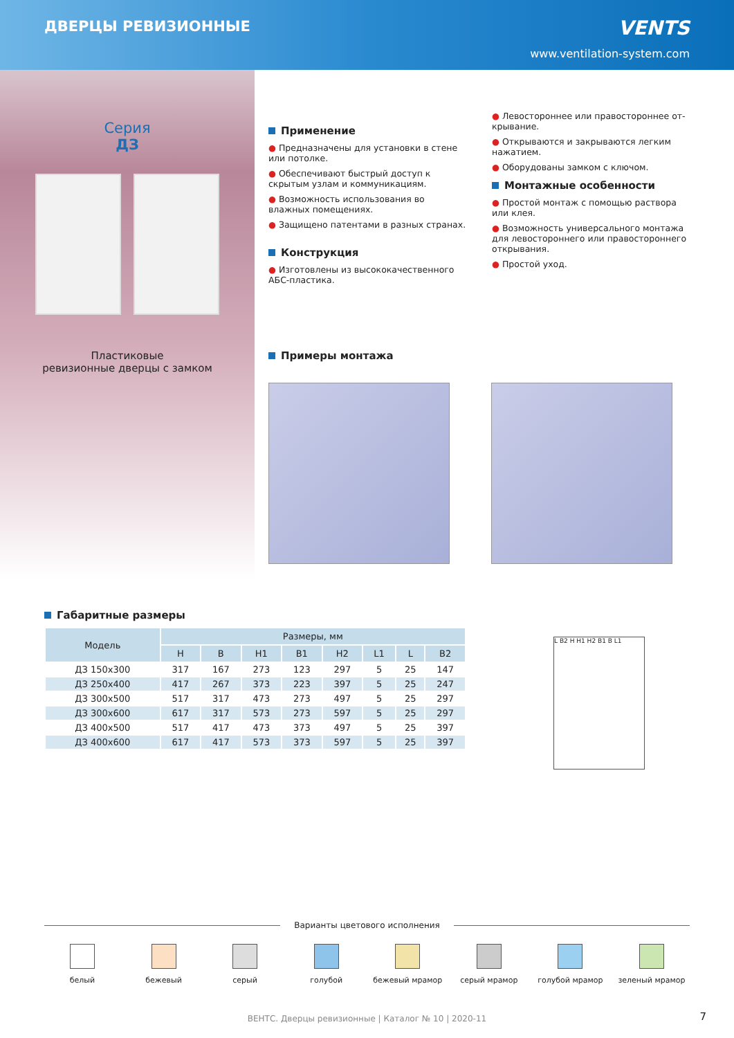ДВЕРЦЫ РЕВИЗИОННЫЕ VENTS
www.ventilation-system.com
Серия
ДЗ
Пластиковые
ревизионные дверцы с замком
Применение
● Предназначены для установки в стене или потолке.
● Обеспечивают быстрый доступ к скрытым узлам и коммуникациям.
● Возможность использования во влажных помещениях.
● Защищено патентами в разных странах.
Конструкция
● Изготовлены из высококачественного АБС-пластика.
● Левостороннее или правостороннее от­крывание.
● Открываются и закрываются легким нажа­тием.
● Оборудованы замком с ключом.
Монтажные особенности
● Простой монтаж с помощью раствора или клея.
● Возможность универсального монтажа для левостороннего или правостороннего от­крывания.
● Простой уход.
Примеры монтажа
Габаритные размеры
| Модель | Размеры, мм | | | | | | | |
| --- | --- | --- | --- | --- | --- | --- | --- | --- |
| | H | B | H1 | B1 | H2 | L1 | L | B2 |
| ДЗ 150х300 | 317 | 167 | 273 | 123 | 297 | 5 | 25 | 147 |
| ДЗ 250х400 | 417 | 267 | 373 | 223 | 397 | 5 | 25 | 247 |
| ДЗ 300х500 | 517 | 317 | 473 | 273 | 497 | 5 | 25 | 297 |
| ДЗ 300х600 | 617 | 317 | 573 | 273 | 597 | 5 | 25 | 297 |
| ДЗ 400х500 | 517 | 417 | 473 | 373 | 497 | 5 | 25 | 397 |
| ДЗ 400х600 | 617 | 417 | 573 | 373 | 597 | 5 | 25 | 397 |
L B2 H H1 H2 B1 B L1
Варианты цветового исполнения
белый бежевый серый голубой бежевый мрамор серый мрамор голубой мрамор зеленый мрамор
ВЕНТС. Дверцы ревизионные | Каталог № 10 | 2020-11 7